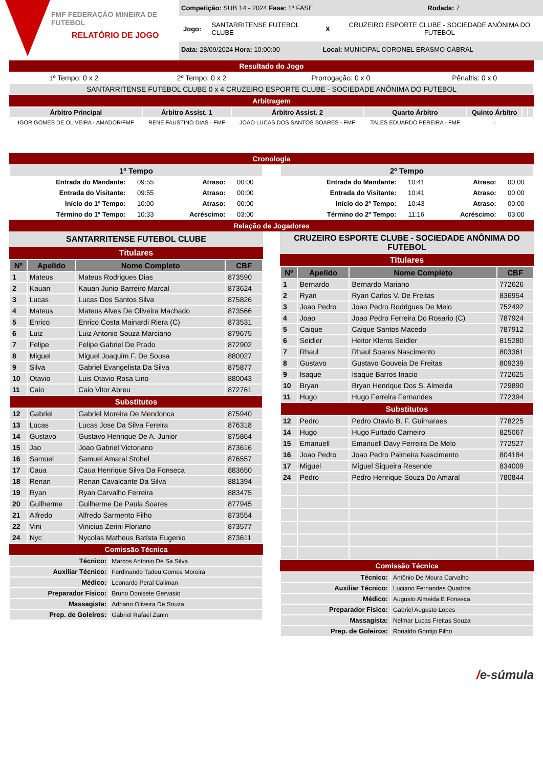FMF FEDERAÇÃO MINEIRA DE FUTEBOL
RELATÓRIO DE JOGO
Competição: SUB 14 - 2024 Fase: 1ª FASE Rodada: 7
Jogo: SANTARRITENSE FUTEBOL CLUBE X CRUZEIRO ESPORTE CLUBE - SOCIEDADE ANÔNIMA DO FUTEBOL
Data: 28/09/2024 Hora: 10:00:00 Local: MUNICIPAL CORONEL ERASMO CABRAL
Resultado do Jogo
| 1º Tempo: 0 x 2 | 2º Tempo: 0 x 2 | Prorrogação: 0 x 0 | Pênaltis: 0 x 0 |
| SANTARRITENSE FUTEBOL CLUBE 0 x 4 CRUZEIRO ESPORTE CLUBE - SOCIEDADE ANÔNIMA DO FUTEBOL | | | |
Arbitragem
| Árbitro Principal | Árbitro Assist. 1 | Árbitro Assist. 2 | Quarto Árbitro | Quinto Árbitro | | |
| --- | --- | --- | --- | --- | --- | --- |
| IGOR GOMES DE OLIVEIRA - AMADOR/FMF | RENE FAUSTINO DIAS - FMF | JOAO LUCAS DOS SANTOS SOARES - FMF | TALES EDUARDO PEREIRA - FMF | - | | |
Cronologia
| 1º Tempo | | | |
| --- | --- | --- | --- |
| Entrada do Mandante: | 09:55 | Atraso: | 00:00 |
| Entrada do Visitante: | 09:55 | Atraso: | 00:00 |
| Início do 1º Tempo: | 10:00 | Atraso: | 00:00 |
| Término do 1º Tempo: | 10:33 | Acréscimo: | 03:00 |
| 2º Tempo | | | |
| --- | --- | --- | --- |
| Entrada do Mandante: | 10:41 | Atraso: | 00:00 |
| Entrada do Visitante: | 10:41 | Atraso: | 00:00 |
| Início do 2º Tempo: | 10:43 | Atraso: | 00:00 |
| Término do 2º Tempo: | 11:16 | Acréscimo: | 03:00 |
Relação de Jogadores
SANTARRITENSE FUTEBOL CLUBE
Titulares
| Nº | Apelido | Nome Completo | CBF |
| --- | --- | --- | --- |
| 1 | Mateus | Mateus Rodrigues Dias | 873590 |
| 2 | Kauan | Kauan Junio Barreiro Marcal | 873624 |
| 3 | Lucas | Lucas Dos Santos Silva | 875826 |
| 4 | Mateus | Mateus Alves De Oliveira Machado | 873566 |
| 5 | Enrico | Enrico Costa Mainardi Riera (C) | 873531 |
| 6 | Luiz | Luiz Antonio Souza Marciano | 879675 |
| 7 | Felipe | Felipe Gabriel De Prado | 872902 |
| 8 | Miguel | Miguel Joaquim F. De Sousa | 880027 |
| 9 | Silva | Gabriel Evangelista Da Silva | 875877 |
| 10 | Otavio | Luis Otavio Rosa Lino | 880043 |
| 11 | Caio | Caio Vitor Abreu | 872761 |
| Substitutos | | | |
| 12 | Gabriel | Gabriel Moreira De Mendonca | 875940 |
| 13 | Lucas | Lucas Jose Da Silva Fereira | 876318 |
| 14 | Gustavo | Gustavo Henrique De A. Junior | 875864 |
| 15 | Jao | Joao Gabriel Victoriano | 873616 |
| 16 | Samuel | Samuel Amaral Stohel | 876557 |
| 17 | Caua | Caua Henrique Silva Da Fonseca | 883650 |
| 18 | Renan | Renan Cavalcante Da Silva | 881394 |
| 19 | Ryan | Ryan Carvalho Ferreira | 883475 |
| 20 | Guilherme | Guilherme De Paula Soares | 877945 |
| 21 | Alfredo | Alfredo Sarmento Filho | 873554 |
| 22 | Vini | Vinicius Zerini Floriano | 873577 |
| 24 | Nyc | Nycolas Matheus Batista Eugenio | 873611 |
Comissão Técnica
| Técnico: | Marcos Antonio De Sa Silva |
| Auxiliar Técnico: | Ferdinando Tadeu Gomes Moreira |
| Médico: | Leonardo Peral Caliman |
| Preparador Físico: | Bruno Donisete Gervasio |
| Massagista: | Adriano Oliveira De Souza |
| Prep. de Goleiros: | Gabriel Rafael Zanin |
CRUZEIRO ESPORTE CLUBE - SOCIEDADE ANÔNIMA DO FUTEBOL
Titulares
| Nº | Apelido | Nome Completo | CBF |
| --- | --- | --- | --- |
| 1 | Bernardo | Bernardo Mariano | 772626 |
| 2 | Ryan | Ryan Carlos V. De Freitas | 836954 |
| 3 | Joao Pedro | Joao Pedro Rodrigues De Melo | 752492 |
| 4 | Joao | Joao Pedro Ferreira Do Rosario (C) | 787924 |
| 5 | Caique | Caique Santos Macedo | 787912 |
| 6 | Seidler | Heitor Klems Seidler | 815280 |
| 7 | Rhaul | Rhaul Soares Nascimento | 803361 |
| 8 | Gustavo | Gustavo Gouveia De Freitas | 809239 |
| 9 | Isaque | Isaque Barros Inacio | 772625 |
| 10 | Bryan | Bryan Henrique Dos S. Almeida | 729890 |
| 11 | Hugo | Hugo Ferreira Fernandes | 772394 |
| Substitutos | | | |
| 12 | Pedro | Pedro Otavio B. F. Guimaraes | 778225 |
| 14 | Hugo | Hugo Furtado Carneiro | 825067 |
| 15 | Emanuell | Emanuell Davy Ferreira De Melo | 772527 |
| 16 | Joao Pedro | Joao Pedro Palmeira Nascimento | 804184 |
| 17 | Miguel | Miguel Siqueira Resende | 834009 |
| 24 | Pedro | Pedro Henrique Souza Do Amaral | 780844 |
Comissão Técnica
| Técnico: | Antônio De Moura Carvalho |
| Auxiliar Técnico: | Luciano Fernandes Quadros |
| Médico: | Augusto Almeida E Fonseca |
| Preparador Físico: | Gabriel Augusto Lopes |
| Massagista: | Nelmar Lucas Freitas Souza |
| Prep. de Goleiros: | Ronaldo Gontijo Filho |
/e-súmula